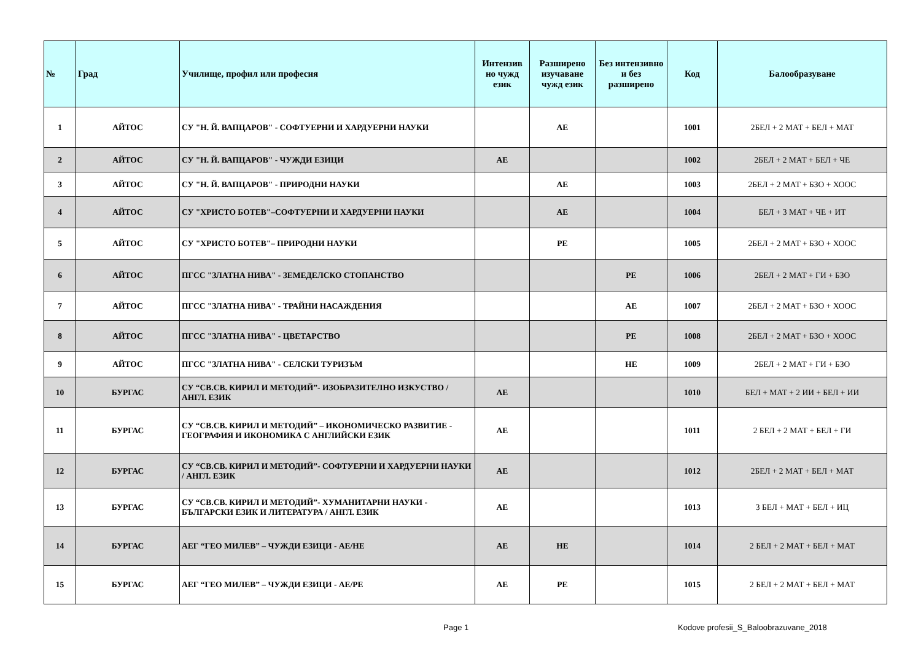| № | Град | Училище, профил или професия | Интензив но чужд език | Разширено изучаване чужд език | Без интензивно и без разширено | Код | Балообразуване |
| --- | --- | --- | --- | --- | --- | --- | --- |
| 1 | АЙТОС | СУ "Н. Й. ВАПЦАРОВ" - СОФТУЕРНИ И ХАРДУЕРНИ НАУКИ | | АЕ | | 1001 | 2БЕЛ + 2 МАТ + БЕЛ + МАТ |
| 2 | АЙТОС | СУ "Н. Й. ВАПЦАРОВ" - ЧУЖДИ ЕЗИЦИ | АЕ | | | 1002 | 2БЕЛ + 2 МАТ + БЕЛ + ЧЕ |
| 3 | АЙТОС | СУ "Н. Й. ВАПЦАРОВ" - ПРИРОДНИ НАУКИ | | АЕ | | 1003 | 2БЕЛ + 2 МАТ + БЗО + ХООС |
| 4 | АЙТОС | СУ "ХРИСТО БОТЕВ"–СОФТУЕРНИ И ХАРДУЕРНИ НАУКИ | | АЕ | | 1004 | БЕЛ + 3 МАТ + ЧЕ + ИТ |
| 5 | АЙТОС | СУ "ХРИСТО БОТЕВ"– ПРИРОДНИ НАУКИ | | РЕ | | 1005 | 2БЕЛ + 2 МАТ + БЗО + ХООС |
| 6 | АЙТОС | ПГСС "ЗЛАТНА НИВА" - ЗЕМЕДЕЛСКО СТОПАНСТВО | | | РЕ | 1006 | 2БЕЛ + 2 МАТ + ГИ + БЗО |
| 7 | АЙТОС | ПГСС "ЗЛАТНА НИВА" - ТРАЙНИ НАСАЖДЕНИЯ | | | АЕ | 1007 | 2БЕЛ + 2 МАТ + БЗО + ХООС |
| 8 | АЙТОС | ПГСС "ЗЛАТНА НИВА" - ЦВЕТАРСТВО | | | РЕ | 1008 | 2БЕЛ + 2 МАТ + БЗО + ХООС |
| 9 | АЙТОС | ПГСС "ЗЛАТНА НИВА" - СЕЛСКИ ТУРИЗЪМ | | | НЕ | 1009 | 2БЕЛ + 2 МАТ + ГИ + БЗО |
| 10 | БУРГАС | СУ “СВ.СВ. КИРИЛ И МЕТОДИЙ”- ИЗОБРАЗИТЕЛНО ИЗКУСТВО / АНГЛ. ЕЗИК | АЕ | | | 1010 | БЕЛ + МАТ + 2 ИИ + БЕЛ + ИИ |
| 11 | БУРГАС | СУ “СВ.СВ. КИРИЛ И МЕТОДИЙ” – ИКОНОМИЧЕСКО РАЗВИТИЕ - ГЕОГРАФИЯ И ИКОНОМИКА С АНГЛИЙСКИ ЕЗИК | АЕ | | | 1011 | 2 БЕЛ + 2 МАТ + БЕЛ + ГИ |
| 12 | БУРГАС | СУ “СВ.СВ. КИРИЛ И МЕТОДИЙ”- СОФТУЕРНИ И ХАРДУЕРНИ НАУКИ / АНГЛ. ЕЗИК | АЕ | | | 1012 | 2БЕЛ + 2 МАТ + БЕЛ + МАТ |
| 13 | БУРГАС | СУ “СВ.СВ. КИРИЛ И МЕТОДИЙ”- ХУМАНИТАРНИ НАУКИ - БЪЛГАРСКИ ЕЗИК И ЛИТЕРАТУРА / АНГЛ. ЕЗИК | АЕ | | | 1013 | 3 БЕЛ + МАТ + БЕЛ + ИЦ |
| 14 | БУРГАС | АЕГ “ГЕО МИЛЕВ” – ЧУЖДИ ЕЗИЦИ - АЕ/НЕ | АЕ | НЕ | | 1014 | 2 БЕЛ + 2 МАТ + БЕЛ + МАТ |
| 15 | БУРГАС | АЕГ “ГЕО МИЛЕВ” – ЧУЖДИ ЕЗИЦИ - АЕ/РЕ | АЕ | РЕ | | 1015 | 2 БЕЛ + 2 МАТ + БЕЛ + МАТ |
Page 1
Kodove profesii_S_Baloobrazuvane_2018